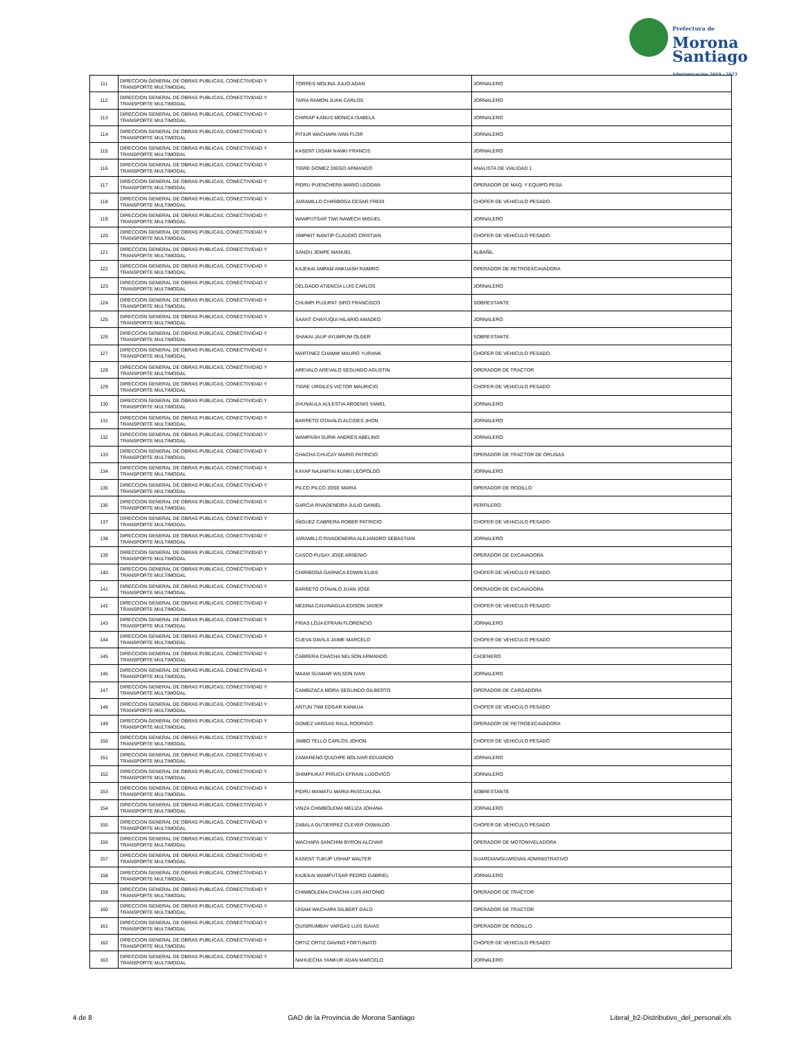Prefectura de
Morona
Santiago
Administración 2019 - 2023
| 111 | DIRECCION GENERAL DE OBRAS PUBLICAS, CONECTIVIDAD Y TRANSPORTE MULTIMODAL | TORRES MOLINA JULIO ADAN | JORNALERO |
| 112 | DIRECCION GENERAL DE OBRAS PUBLICAS, CONECTIVIDAD Y TRANSPORTE MULTIMODAL | TAPIA RAMON JUAN CARLOS | JORNALERO |
| 113 | DIRECCION GENERAL DE OBRAS PUBLICAS, CONECTIVIDAD Y TRANSPORTE MULTIMODAL | CHIRIAP KANUS MONICA ISABELA | JORNALERO |
| 114 | DIRECCION GENERAL DE OBRAS PUBLICAS, CONECTIVIDAD Y TRANSPORTE MULTIMODAL | PITIUR WACHAPA IVAN FLOR | JORNALERO |
| 115 | DIRECCION GENERAL DE OBRAS PUBLICAS, CONECTIVIDAD Y TRANSPORTE MULTIMODAL | KASENT IJISAM NANKI FRANCIS | JORNALERO |
| 116 | DIRECCION GENERAL DE OBRAS PUBLICAS, CONECTIVIDAD Y TRANSPORTE MULTIMODAL | TIGRE GOMEZ DIEGO ARMANDO | ANALISTA DE VIALIDAD 1 |
| 117 | DIRECCION GENERAL DE OBRAS PUBLICAS, CONECTIVIDAD Y TRANSPORTE MULTIMODAL | PIDRU PUENCHERA MARIO LEODAN | OPERADOR DE MAQ. Y EQUIPO PESA |
| 118 | DIRECCION GENERAL DE OBRAS PUBLICAS, CONECTIVIDAD Y TRANSPORTE MULTIMODAL | JARAMILLO CHIRIBOGA CESAR FREDI | CHOFER DE VEHICULO PESADO |
| 119 | DIRECCION GENERAL DE OBRAS PUBLICAS, CONECTIVIDAD Y TRANSPORTE MULTIMODAL | WAMPUTSAR TIWI NAWECH MIGUEL | JORNALERO |
| 120 | DIRECCION GENERAL DE OBRAS PUBLICAS, CONECTIVIDAD Y TRANSPORTE MULTIMODAL | JIMPIKIT NANTIP CLAUDIO CRISTIAN | CHOFER DE VEHICULO PESADO |
| 121 | DIRECCION GENERAL DE OBRAS PUBLICAS, CONECTIVIDAD Y TRANSPORTE MULTIMODAL | SANDU JEMPE MANUEL | ALBAÑIL |
| 122 | DIRECCION GENERAL DE OBRAS PUBLICAS, CONECTIVIDAD Y TRANSPORTE MULTIMODAL | KAJEKAI AMPAM ANKUASH RAMIRO | OPERADOR DE RETROEXCAVADORA |
| 123 | DIRECCION GENERAL DE OBRAS PUBLICAS, CONECTIVIDAD Y TRANSPORTE MULTIMODAL | DELGADO ATIENCIA LUIS CARLOS | JORNALERO |
| 124 | DIRECCION GENERAL DE OBRAS PUBLICAS, CONECTIVIDAD Y TRANSPORTE MULTIMODAL | CHUMPI PUJUPAT SIRO FRANCISCO | SOBRESTANTE |
| 125 | DIRECCION GENERAL DE OBRAS PUBLICAS, CONECTIVIDAD Y TRANSPORTE MULTIMODAL | SAANT CHAYUQUI HILARIO AMADEO | JORNALERO |
| 126 | DIRECCION GENERAL DE OBRAS PUBLICAS, CONECTIVIDAD Y TRANSPORTE MULTIMODAL | SHAKAI JAUP AYUMPUM OLGER | SOBRESTANTE |
| 127 | DIRECCION GENERAL DE OBRAS PUBLICAS, CONECTIVIDAD Y TRANSPORTE MULTIMODAL | MARTINEZ CHAMIK MAURO YURANK | CHOFER DE VEHICULO PESADO |
| 128 | DIRECCION GENERAL DE OBRAS PUBLICAS, CONECTIVIDAD Y TRANSPORTE MULTIMODAL | AREVALO AREVALO SEGUNDO AGUSTIN | OPERADOR DE TRACTOR |
| 129 | DIRECCION GENERAL DE OBRAS PUBLICAS, CONECTIVIDAD Y TRANSPORTE MULTIMODAL | TIGRE URGILES VICTOR MAURICIO | CHOFER DE VEHICULO PESADO |
| 130 | DIRECCION GENERAL DE OBRAS PUBLICAS, CONECTIVIDAD Y TRANSPORTE MULTIMODAL | ZHUNAULA AULESTIA ARGENIS YAMEL | JORNALERO |
| 131 | DIRECCION GENERAL DE OBRAS PUBLICAS, CONECTIVIDAD Y TRANSPORTE MULTIMODAL | BARRETO OTAVALO ALCIDES JHON | JORNALERO |
| 132 | DIRECCION GENERAL DE OBRAS PUBLICAS, CONECTIVIDAD Y TRANSPORTE MULTIMODAL | WAMPASH SURIK ANDRES ABELINO | JORNALERO |
| 133 | DIRECCION GENERAL DE OBRAS PUBLICAS, CONECTIVIDAD Y TRANSPORTE MULTIMODAL | CHACHA CHUCAY MARIO PATRICIO | OPERADOR DE TRACTOR DE ORUGAS |
| 134 | DIRECCION GENERAL DE OBRAS PUBLICAS, CONECTIVIDAD Y TRANSPORTE MULTIMODAL | KAYAP NAJAMTAI KUNKI LEOPOLDO | JORNALERO |
| 135 | DIRECCION GENERAL DE OBRAS PUBLICAS, CONECTIVIDAD Y TRANSPORTE MULTIMODAL | PILCO PILCO JOSE MARIA | OPERADOR DE RODILLO |
| 136 | DIRECCION GENERAL DE OBRAS PUBLICAS, CONECTIVIDAD Y TRANSPORTE MULTIMODAL | GARCIA RIVADENEIRA JULIO DANIEL | PERFILERO |
| 137 | DIRECCION GENERAL DE OBRAS PUBLICAS, CONECTIVIDAD Y TRANSPORTE MULTIMODAL | IÑIGUEZ CABRERA ROBER PATRICIO | CHOFER DE VEHICULO PESADO |
| 138 | DIRECCION GENERAL DE OBRAS PUBLICAS, CONECTIVIDAD Y TRANSPORTE MULTIMODAL | JARAMILLO RIVADENEIRA ALEJANDRO SEBASTIAN | JORNALERO |
| 139 | DIRECCION GENERAL DE OBRAS PUBLICAS, CONECTIVIDAD Y TRANSPORTE MULTIMODAL | CASCO PUSAY JOSE ARSENIO | OPERADOR DE EXCAVADORA |
| 140 | DIRECCION GENERAL DE OBRAS PUBLICAS, CONECTIVIDAD Y TRANSPORTE MULTIMODAL | CHIRIBOGA GARNICA EDWIN ELIAS | CHOFER DE VEHICULO PESADO |
| 141 | DIRECCION GENERAL DE OBRAS PUBLICAS, CONECTIVIDAD Y TRANSPORTE MULTIMODAL | BARRETO OTAVALO JUAN JOSE | OPERADOR DE EXCAVADORA |
| 142 | DIRECCION GENERAL DE OBRAS PUBLICAS, CONECTIVIDAD Y TRANSPORTE MULTIMODAL | MEDINA CAIVINAGUA EDISON JAVIER | CHOFER DE VEHICULO PESADO |
| 143 | DIRECCION GENERAL DE OBRAS PUBLICAS, CONECTIVIDAD Y TRANSPORTE MULTIMODAL | FRIAS LOJA EFRAIN FLORENCIO | JORNALERO |
| 144 | DIRECCION GENERAL DE OBRAS PUBLICAS, CONECTIVIDAD Y TRANSPORTE MULTIMODAL | CUEVA DAVILA JAIME MARCELO | CHOFER DE VEHICULO PESADO |
| 145 | DIRECCION GENERAL DE OBRAS PUBLICAS, CONECTIVIDAD Y TRANSPORTE MULTIMODAL | CABRERA CHACHA NELSON ARMANDO | CADENERO |
| 146 | DIRECCION GENERAL DE OBRAS PUBLICAS, CONECTIVIDAD Y TRANSPORTE MULTIMODAL | MAAM SUAMAR WILSON IVAN | JORNALERO |
| 147 | DIRECCION GENERAL DE OBRAS PUBLICAS, CONECTIVIDAD Y TRANSPORTE MULTIMODAL | CAMBIZACA MORA SEGUNDO GILBERTO | OPERADOR DE CARGADORA |
| 148 | DIRECCION GENERAL DE OBRAS PUBLICAS, CONECTIVIDAD Y TRANSPORTE MULTIMODAL | ANTUN TIWI EDGAR KANKUA | CHOFER DE VEHICULO PESADO |
| 149 | DIRECCION GENERAL DE OBRAS PUBLICAS, CONECTIVIDAD Y TRANSPORTE MULTIMODAL | GOMEZ VARGAS RAUL RODRIGO | OPERADOR DE RETROEXCAVADORA |
| 150 | DIRECCION GENERAL DE OBRAS PUBLICAS, CONECTIVIDAD Y TRANSPORTE MULTIMODAL | JIMBO TELLO CARLOS JOHON | CHOFER DE VEHICULO PESADO |
| 151 | DIRECCION GENERAL DE OBRAS PUBLICAS, CONECTIVIDAD Y TRANSPORTE MULTIMODAL | ZAMARENO QUIZHPE BOLIVAR EDUARDO | JORNALERO |
| 152 | DIRECCION GENERAL DE OBRAS PUBLICAS, CONECTIVIDAD Y TRANSPORTE MULTIMODAL | SHIMPIUKAT PIRUCH EFRAIN LUDOVICO | JORNALERO |
| 153 | DIRECCION GENERAL DE OBRAS PUBLICAS, CONECTIVIDAD Y TRANSPORTE MULTIMODAL | PIDRU MAMATU MARIA PASCUALINA | SOBRESTANTE |
| 154 | DIRECCION GENERAL DE OBRAS PUBLICAS, CONECTIVIDAD Y TRANSPORTE MULTIMODAL | VINZA CHIMBOLEMA MELIZA JOHANA | JORNALERO |
| 155 | DIRECCION GENERAL DE OBRAS PUBLICAS, CONECTIVIDAD Y TRANSPORTE MULTIMODAL | ZABALA GUTIERREZ CLEVER OSWALDO | CHOFER DE VEHICULO PESADO |
| 156 | DIRECCION GENERAL DE OBRAS PUBLICAS, CONECTIVIDAD Y TRANSPORTE MULTIMODAL | WACHAPA SANCHIM BYRON ALCIVAR | OPERADOR DE MOTONIVELADORA |
| 157 | DIRECCION GENERAL DE OBRAS PUBLICAS, CONECTIVIDAD Y TRANSPORTE MULTIMODAL | KASENT TUKUP USHAP WALTER | GUARDIAN/GUARDIAN ADMINISTRATIVO |
| 158 | DIRECCION GENERAL DE OBRAS PUBLICAS, CONECTIVIDAD Y TRANSPORTE MULTIMODAL | KAJEKAI WAMPUTSAR PEDRO GABRIEL | JORNALERO |
| 159 | DIRECCION GENERAL DE OBRAS PUBLICAS, CONECTIVIDAD Y TRANSPORTE MULTIMODAL | CHIMBOLEMA CHACHA LUIS ANTONIO | OPERADOR DE TRACTOR |
| 160 | DIRECCION GENERAL DE OBRAS PUBLICAS, CONECTIVIDAD Y TRANSPORTE MULTIMODAL | IJISAM WACHAPA GILBERT GALO | OPERADOR DE TRACTOR |
| 161 | DIRECCION GENERAL DE OBRAS PUBLICAS, CONECTIVIDAD Y TRANSPORTE MULTIMODAL | QUISIRUMBAY VARGAS LUIS ISAIAS | OPERADOR DE RODILLO |
| 162 | DIRECCION GENERAL DE OBRAS PUBLICAS, CONECTIVIDAD Y TRANSPORTE MULTIMODAL | ORTIZ ORTIZ GAVINO FORTUNATO | CHOFER DE VEHICULO PESADO |
| 163 | DIRECCION GENERAL DE OBRAS PUBLICAS, CONECTIVIDAD Y TRANSPORTE MULTIMODAL | NAHUECHA YANKUR ADAN MARCELO | JORNALERO |
4 de 8 GAD de la Provincia de Morona Santiago Literal_b2-Distributivo_del_personal.xls